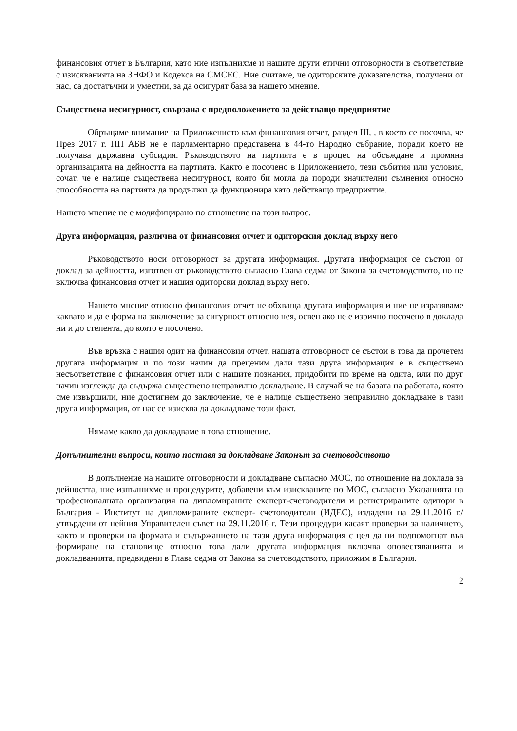финансовия отчет в България, като ние изпълнихме и нашите други етични отговорности в съответствие с изискванията на ЗНФО и Кодекса на СМСЕС. Ние считаме, че одиторските доказателства, получени от нас, са достатъчни и уместни, за да осигурят база за нашето мнение.
Съществена несигурност, свързана с предположението за действащо предприятие
Обръщаме внимание на Приложението към финансовия отчет, раздел III, , в което се посочва, че През 2017 г. ПП АБВ не е парламентарно представена в 44-то Народно събрание, поради което не получава държавна субсидия. Ръководството на партията е в процес на обсъждане и промяна организацията на дейността на партията. Както е посочено в Приложението, тези събития или условия, сочат, че е налице съществена несигурност, която би могла да породи значителни съмнения относно способността на партията да продължи да функционира като действащо предприятие.
Нашето мнение не е модифицирано по отношение на този въпрос.
Друга информация, различна от финансовия отчет и одиторския доклад върху него
Ръководството носи отговорност за другата информация. Другата информация се състои от доклад за дейността, изготвен от ръководството съгласно Глава седма от Закона за счетоводството, но не включва финансовия отчет и нашия одиторски доклад върху него.
Нашето мнение относно финансовия отчет не обхваща другата информация и ние не изразяваме каквато и да е форма на заключение за сигурност относно нея, освен ако не е изрично посочено в доклада ни и до степента, до която е посочено.
Във връзка с нашия одит на финансовия отчет, нашата отговорност се състои в това да прочетем другата информация и по този начин да преценим дали тази друга информация е в съществено несъответствие с финансовия отчет или с нашите познания, придобити по време на одита, или по друг начин изглежда да съдържа съществено неправилно докладване. В случай че на базата на работата, която сме извършили, ние достигнем до заключение, че е налице съществено неправилно докладване в тази друга информация, от нас се изисква да докладваме този факт.
Нямаме какво да докладваме в това отношение.
Допълнителни въпроси, които поставя за докладване Законът за счетоводството
В допълнение на нашите отговорности и докладване съгласно МОС, по отношение на доклада за дейността, ние изпълнихме и процедурите, добавени към изискваните по МОС, съгласно Указанията на професионалната организация на дипломираните експерт-счетоводители и регистрираните одитори в България - Институт на дипломираните експерт- счетоводители (ИДЕС), издадени на 29.11.2016 г./утвърдени от нейния Управителен съвет на 29.11.2016 г. Тези процедури касаят проверки за наличието, както и проверки на формата и съдържанието на тази друга информация с цел да ни подпомогнат във формиране на становище относно това дали другата информация включва оповестяванията и докладванията, предвидени в Глава седма от Закона за счетоводството, приложим в България.
2